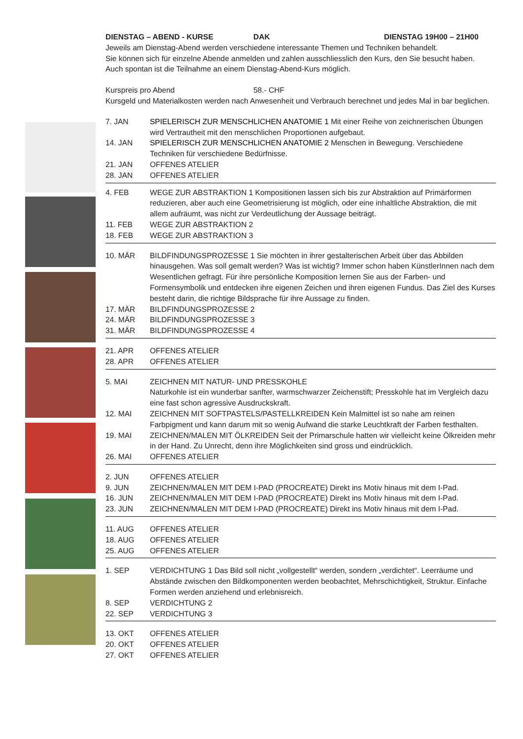DIENSTAG – ABEND - KURSE DAK DIENSTAG 19H00 – 21H00
Jeweils am Dienstag-Abend werden verschiedene interessante Themen und Techniken behandelt.
Sie können sich für einzelne Abende anmelden und zahlen ausschliesslich den Kurs, den Sie besucht haben.
Auch spontan ist die Teilnahme an einem Dienstag-Abend-Kurs möglich.
Kurspreis pro Abend 58.- CHF
Kursgeld und Materialkosten werden nach Anwesenheit und Verbrauch berechnet und jedes Mal in bar beglichen.
7. JAN SPIELERISCH ZUR MENSCHLICHEN ANATOMIE 1 Mit einer Reihe von zeichnerischen Übungen wird Vertrautheit mit den menschlichen Proportionen aufgebaut.
14. JAN SPIELERISCH ZUR MENSCHLICHEN ANATOMIE 2 Menschen in Bewegung. Verschiedene Techniken für verschiedene Bedürfnisse.
21. JAN OFFENES ATELIER
28. JAN OFFENES ATELIER
4. FEB WEGE ZUR ABSTRAKTION 1 Kompositionen lassen sich bis zur Abstraktion auf Primärformen reduzieren, aber auch eine Geometrisierung ist möglich, oder eine inhaltliche Abstraktion, die mit allem aufräumt, was nicht zur Verdeutlichung der Aussage beiträgt.
11. FEB WEGE ZUR ABSTRAKTION 2
18. FEB WEGE ZUR ABSTRAKTION 3
10. MÄR BILDFINDUNGSPROZESSE 1 Sie möchten in ihrer gestalterischen Arbeit über das Abbilden hinausgehen. Was soll gemalt werden? Was ist wichtig? Immer schon haben KünstlerInnen nach dem Wesentlichen gefragt. Für ihre persönliche Komposition lernen Sie aus der Farben- und Formensymbolik und entdecken ihre eigenen Zeichen und ihren eigenen Fundus. Das Ziel des Kurses besteht darin, die richtige Bildsprache für ihre Aussage zu finden.
17. MÄR BILDFINDUNGSPROZESSE 2
24. MÄR BILDFINDUNGSPROZESSE 3
31. MÄR BILDFINDUNGSPROZESSE 4
21. APR OFFENES ATELIER
28. APR OFFENES ATELIER
5. MAI ZEICHNEN MIT NATUR- UND PRESSKOHLE
Naturkohle ist ein wunderbar sanfter, warmschwarzer Zeichenstift; Presskohle hat im Vergleich dazu eine fast schon agressive Ausdruckskraft.
12. MAI ZEICHNEN MIT SOFTPASTELS/PASTELLKREIDEN Kein Malmittel ist so nahe am reinen Farbpigment und kann darum mit so wenig Aufwand die starke Leuchtkraft der Farben festhalten.
19. MAI ZEICHNEN/MALEN MIT ÖLKREIDEN Seit der Primarschule hatten wir vielleicht keine Ölkreiden mehr in der Hand. Zu Unrecht, denn ihre Möglichkeiten sind gross und eindrücklich.
26. MAI OFFENES ATELIER
2. JUN OFFENES ATELIER
9. JUN ZEICHNEN/MALEN MIT DEM I-PAD (PROCREATE) Direkt ins Motiv hinaus mit dem I-Pad.
16. JUN ZEICHNEN/MALEN MIT DEM I-PAD (PROCREATE) Direkt ins Motiv hinaus mit dem I-Pad.
23. JUN ZEICHNEN/MALEN MIT DEM I-PAD (PROCREATE) Direkt ins Motiv hinaus mit dem I-Pad.
11. AUG OFFENES ATELIER
18. AUG OFFENES ATELIER
25. AUG OFFENES ATELIER
1. SEP VERDICHTUNG 1 Das Bild soll nicht „vollgestellt“ werden, sondern „verdichtet“. Leerräume und Abstände zwischen den Bildkomponenten werden beobachtet, Mehrschichtigkeit, Struktur. Einfache Formen werden anziehend und erlebnisreich.
8. SEP VERDICHTUNG 2
22. SEP VERDICHTUNG 3
13. OKT OFFENES ATELIER
20. OKT OFFENES ATELIER
27. OKT OFFENES ATELIER